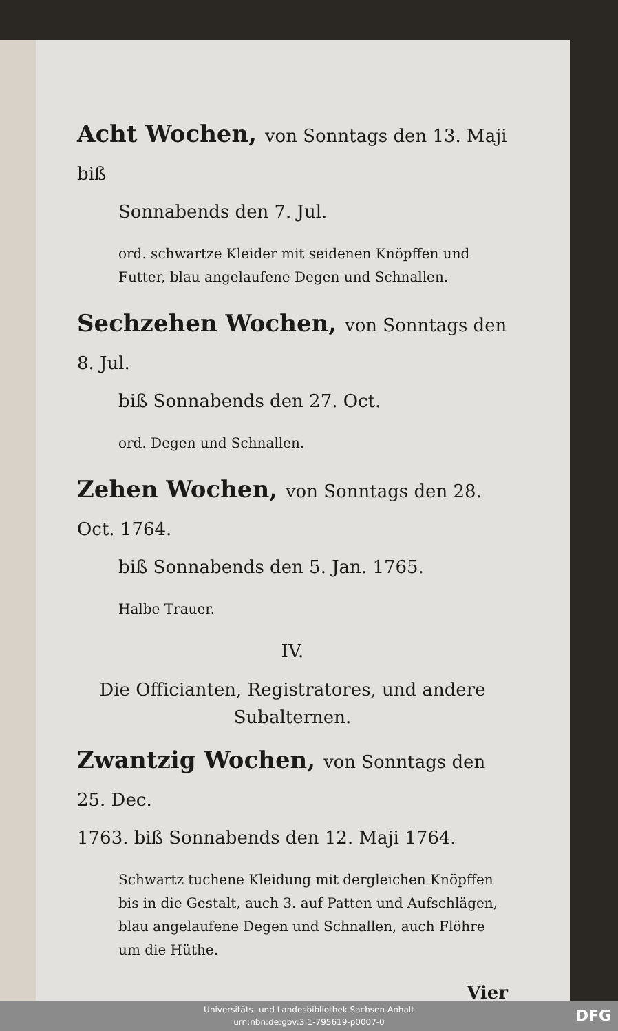Acht Wochen, von Sonntags den 13. Maji biß
Sonnabends den 7. Jul.
ord. schwartze Kleider mit seidenen Knöpffen und Futter, blau angelaufene Degen und Schnallen.
Sechzehen Wochen, von Sonntags den 8. Jul.
biß Sonnabends den 27. Oct.
ord. Degen und Schnallen.
Zehen Wochen, von Sonntags den 28. Oct. 1764.
biß Sonnabends den 5. Jan. 1765.
Halbe Trauer.
IV.
Die Officianten, Registratores, und andere
Subalternen.
Zwantzig Wochen, von Sonntags den 25. Dec.
1763. biß Sonnabends den 12. Maji 1764.
Schwartz tuchene Kleidung mit dergleichen Knöpffen bis in die Gestalt, auch 3. auf Patten und Aufschlägen, blau angelaufene Degen und Schnallen, auch Flöhre um die Hüthe.
Vier
Universitäts- und Landesbibliothek Sachsen-Anhalt
urn:nbn:de:gbv:3:1-795619-p0007-0
DFG